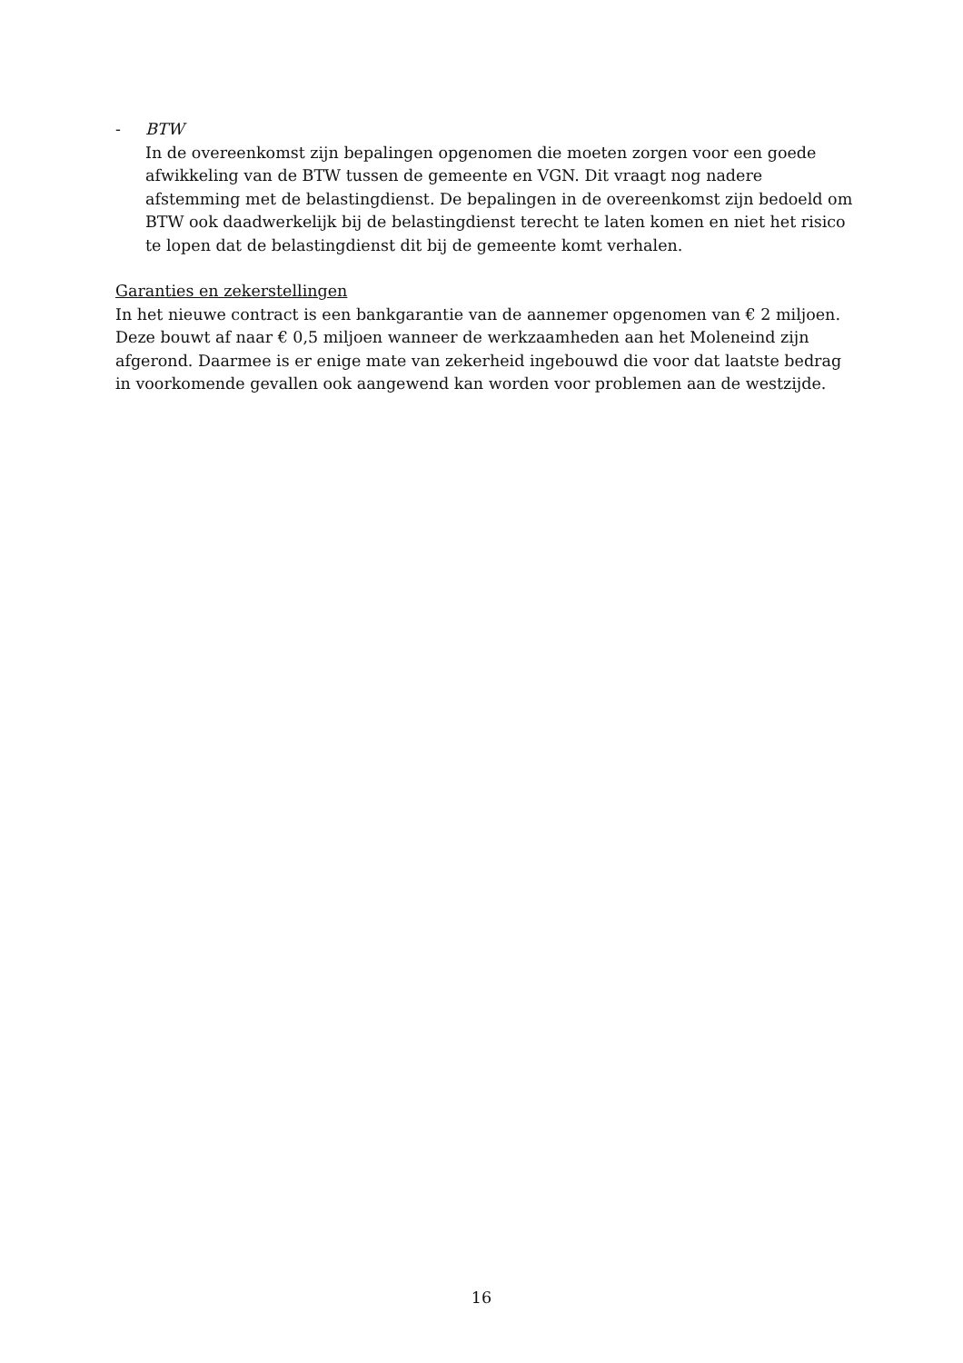- BTW
In de overeenkomst zijn bepalingen opgenomen die moeten zorgen voor een goede afwikkeling van de BTW tussen de gemeente en VGN. Dit vraagt nog nadere afstemming met de belastingdienst. De bepalingen in de overeenkomst zijn bedoeld om BTW ook daadwerkelijk bij de belastingdienst terecht te laten komen en niet het risico te lopen dat de belastingdienst dit bij de gemeente komt verhalen.
Garanties en zekerstellingen
In het nieuwe contract is een bankgarantie van de aannemer opgenomen van € 2 miljoen. Deze bouwt af naar € 0,5 miljoen wanneer de werkzaamheden aan het Moleneind zijn afgerond. Daarmee is er enige mate van zekerheid ingebouwd die voor dat laatste bedrag in voorkomende gevallen ook aangewend kan worden voor problemen aan de westzijde.
16